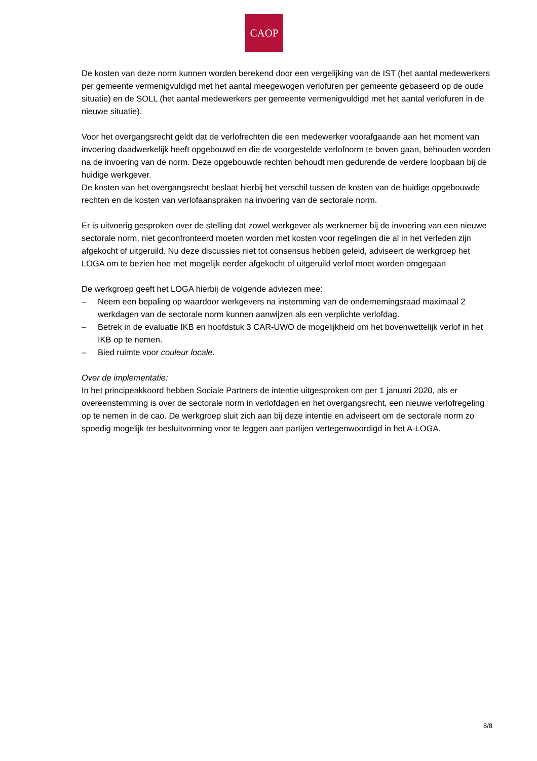CAOP
De kosten van deze norm kunnen worden berekend door een vergelijking van de IST (het aantal medewerkers per gemeente vermenigvuldigd met het aantal meegewogen verlofuren per gemeente gebaseerd op de oude situatie) en de SOLL (het aantal medewerkers per gemeente vermenigvuldigd met het aantal verlofuren in de nieuwe situatie).
Voor het overgangsrecht geldt dat de verlofrechten die een medewerker voorafgaande aan het moment van invoering daadwerkelijk heeft opgebouwd en die de voorgestelde verlofnorm te boven gaan, behouden worden na de invoering van de norm. Deze opgebouwde rechten behoudt men gedurende de verdere loopbaan bij de huidige werkgever.
De kosten van het overgangsrecht beslaat hierbij het verschil tussen de kosten van de huidige opgebouwde rechten en de kosten van verlofaanspraken na invoering van de sectorale norm.
Er is uitvoerig gesproken over de stelling dat zowel werkgever als werknemer bij de invoering van een nieuwe sectorale norm, niet geconfronteerd moeten worden met kosten voor regelingen die al in het verleden zijn afgekocht of uitgeruild. Nu deze discussies niet tot consensus hebben geleid, adviseert de werkgroep het LOGA om te bezien hoe met mogelijk eerder afgekocht of uitgeruild verlof moet worden omgegaan
De werkgroep geeft het LOGA hierbij de volgende adviezen mee:
– Neem een bepaling op waardoor werkgevers na instemming van de ondernemingsraad maximaal 2 werkdagen van de sectorale norm kunnen aanwijzen als een verplichte verlofdag.
– Betrek in de evaluatie IKB en hoofdstuk 3 CAR-UWO de mogelijkheid om het bovenwettelijk verlof in het IKB op te nemen.
– Bied ruimte voor couleur locale.
Over de implementatie:
In het principeakkoord hebben Sociale Partners de intentie uitgesproken om per 1 januari 2020, als er overeenstemming is over de sectorale norm in verlofdagen en het overgangsrecht, een nieuwe verlofregeling op te nemen in de cao. De werkgroep sluit zich aan bij deze intentie en adviseert om de sectorale norm zo spoedig mogelijk ter besluitvorming voor te leggen aan partijen vertegenwoordigd in het A-LOGA.
8/8